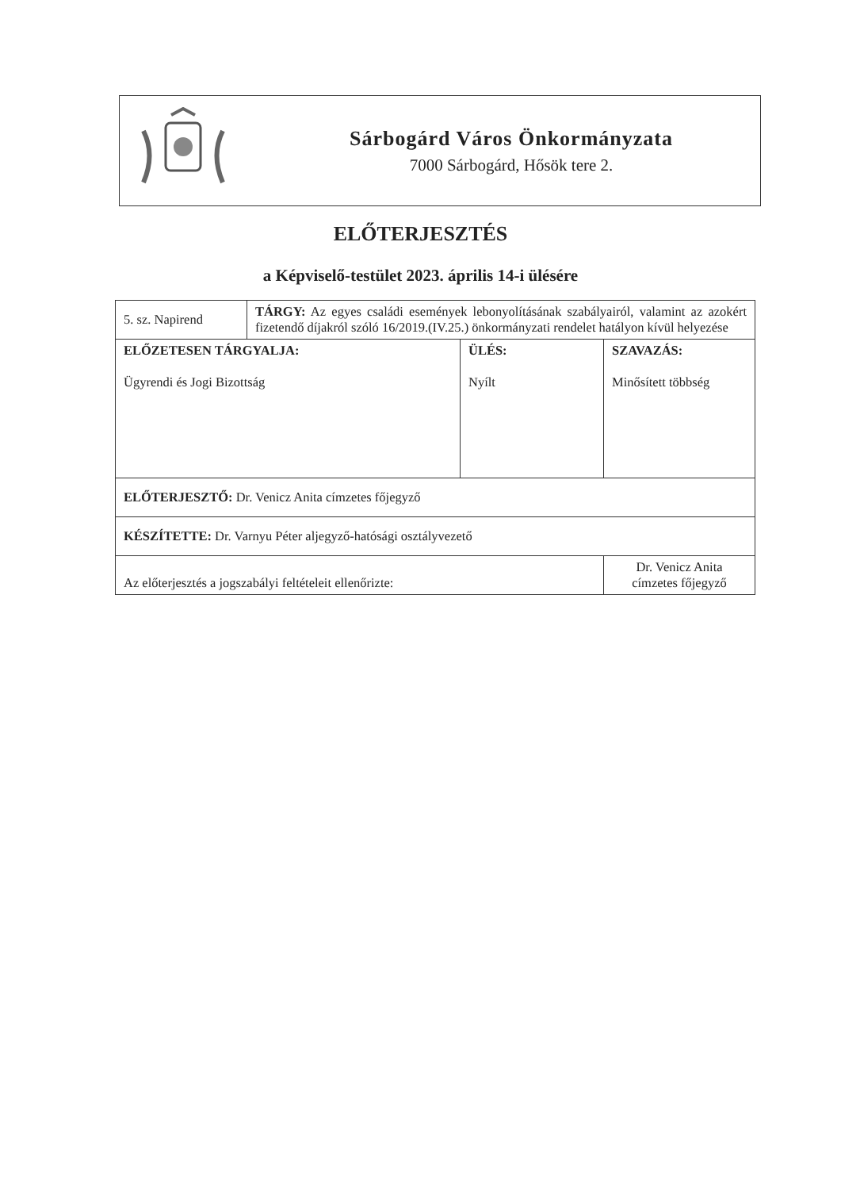Sárbogárd Város Önkormányzata
7000 Sárbogárd, Hősök tere 2.
ELŐTERJESZTÉS
a Képviselő-testület 2023. április 14-i ülésére
| 5. sz. Napirend | TÁRGY: Az egyes családi események lebonyolításának szabályairól, valamint az azokért fizetendő díjakról szóló 16/2019.(IV.25.) önkormányzati rendelet hatályon kívül helyezése | | |
| ELŐZETESEN TÁRGYALJA: Ügyrendi és Jogi Bizottság | | ÜLÉS: Nyílt | SZAVAZÁS: Minősített többség |
| ELŐTERJESZTŐ: Dr. Venicz Anita címzetes főjegyző | | | |
| KÉSZÍTETTE: Dr. Varnyu Péter aljegyző-hatósági osztályvezető | | | |
| Az előterjesztés a jogszabályi feltételeit ellenőrizte: | | | Dr. Venicz Anita címzetes főjegyző |